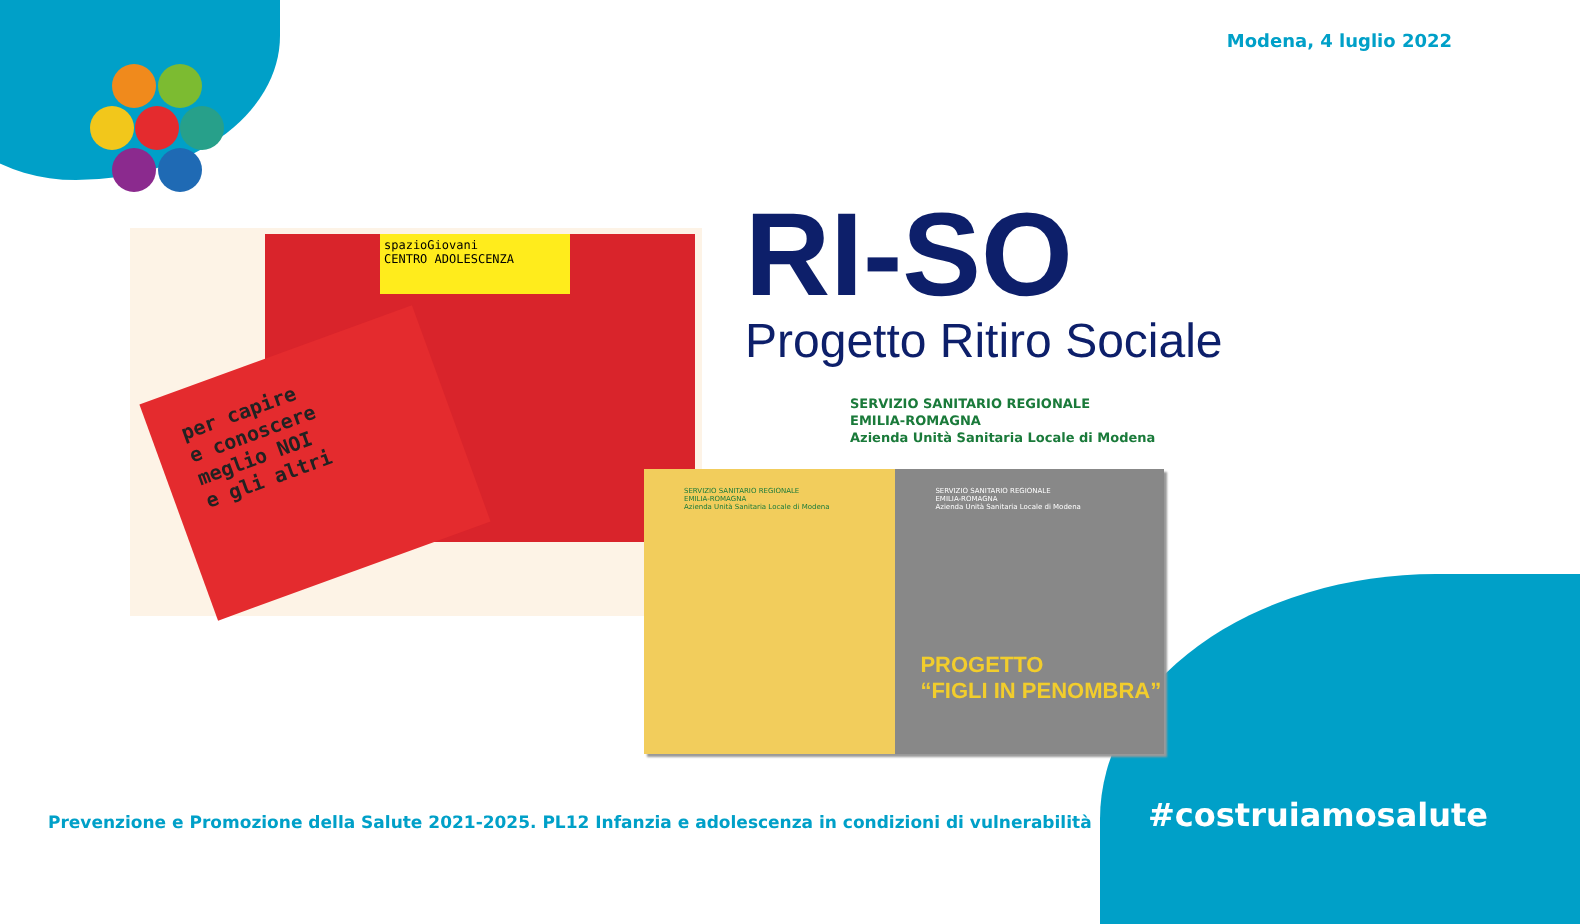Modena, 4 luglio 2022
spazioGiovani
CENTRO ADOLESCENZA
per capire
e conoscere
meglio NOI
e gli altri
RI-SO
Progetto Ritiro Sociale
SERVIZIO SANITARIO REGIONALE
EMILIA-ROMAGNA
Azienda Unità Sanitaria Locale di Modena
SERVIZIO SANITARIO REGIONALE
EMILIA-ROMAGNA
Azienda Unità Sanitaria Locale di Modena
SERVIZIO SANITARIO REGIONALE
EMILIA-ROMAGNA
Azienda Unità Sanitaria Locale di Modena
PROGETTO
“FIGLI IN PENOMBRA”
Prevenzione e Promozione della Salute 2021-2025. PL12 Infanzia e adolescenza in condizioni di vulnerabilità
#costruiamosalute